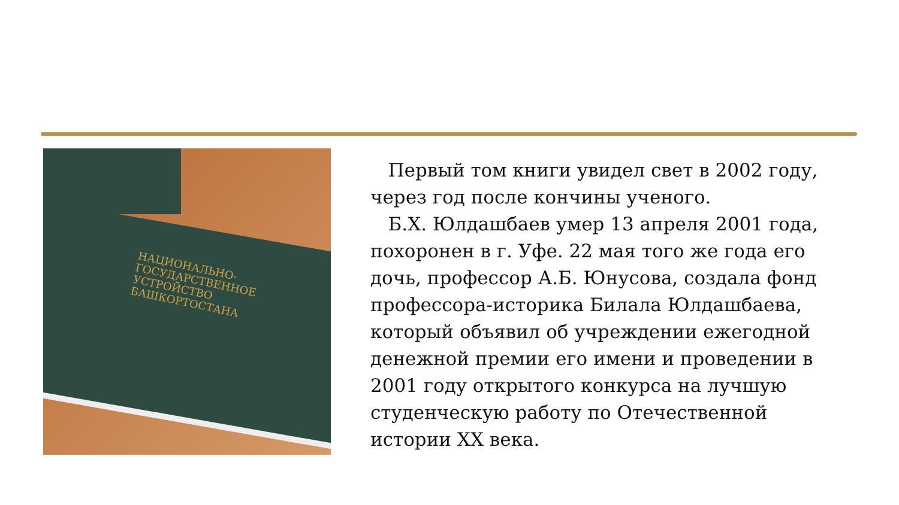НАЦИОНАЛЬНО-
ГОСУДАРСТВЕННОЕ
УСТРОЙСТВО
БАШКОРТОСТАНА
Первый том книги увидел свет в 2002 году, через год после кончины ученого.
Б.Х. Юлдашбаев умер 13 апреля 2001 года, похоронен в г. Уфе. 22 мая того же года его дочь, профессор А.Б. Юнусова, создала фонд профессора-историка Билала Юлдашбаева, который объявил об учреждении ежегодной денежной премии его имени и проведении в 2001 году открытого конкурса на лучшую студенческую работу по Отечественной истории XX века.